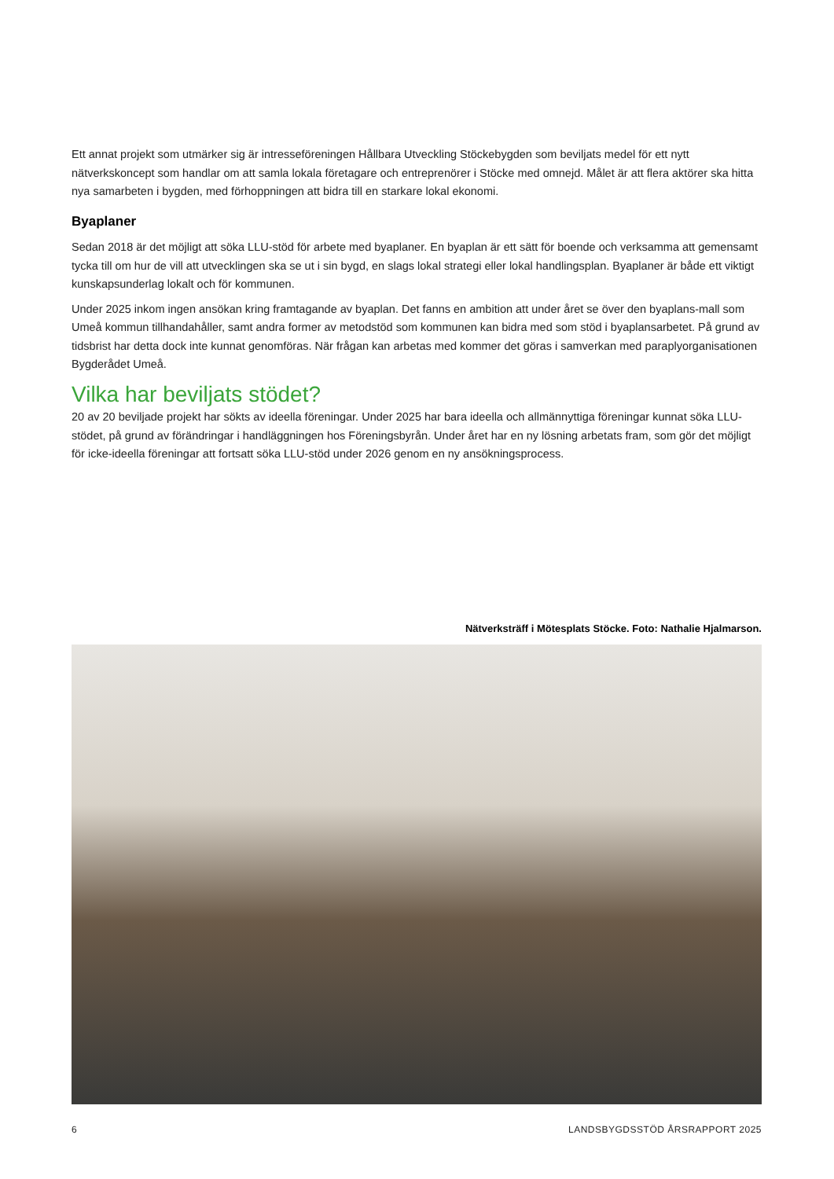Ett annat projekt som utmärker sig är intresseföreningen Hållbara Utveckling Stöckebygden som beviljats medel för ett nytt nätverkskoncept som handlar om att samla lokala företagare och entreprenörer i Stöcke med omnejd. Målet är att flera aktö­rer ska hitta nya samarbeten i bygden, med förhoppningen att bidra till en starkare lokal ekonomi.
Byaplaner
Sedan 2018 är det möjligt att söka LLU-stöd för arbete med byaplaner. En byaplan är ett sätt för boende och verksamma att gemensamt tycka till om hur de vill att utvecklingen ska se ut i sin bygd, en slags lokal strategi eller lokal handlingsplan. Byaplaner är både ett viktigt kunskapsunderlag lokalt och för kommunen.
Under 2025 inkom ingen ansökan kring framtagande av byaplan. Det fanns en ambition att under året se över den by­aplans-mall som Umeå kommun tillhandahåller, samt andra former av metodstöd som kommunen kan bidra med som stöd i byaplansarbetet. På grund av tidsbrist har detta dock inte kunnat genomföras. När frågan kan arbetas med kommer det göras i samverkan med paraplyorganisationen Bygderådet Umeå.
Vilka har beviljats stödet?
20 av 20 beviljade projekt har sökts av ideella föreningar. Under 2025 har bara ideella och allmännyttiga föreningar kunnat söka LLU-stödet, på grund av förändringar i handläggningen hos Föreningsbyrån. Under året har en ny lösning arbetats fram, som gör det möjligt för icke-ideella föreningar att fortsatt söka LLU-stöd under 2026 genom en ny ansökningsprocess.
Nätverksträff i Mötesplats Stöcke. Foto: Nathalie Hjalmarson.
6 LANDSBYGDSSTÖD ÅRSRAPPORT 2025